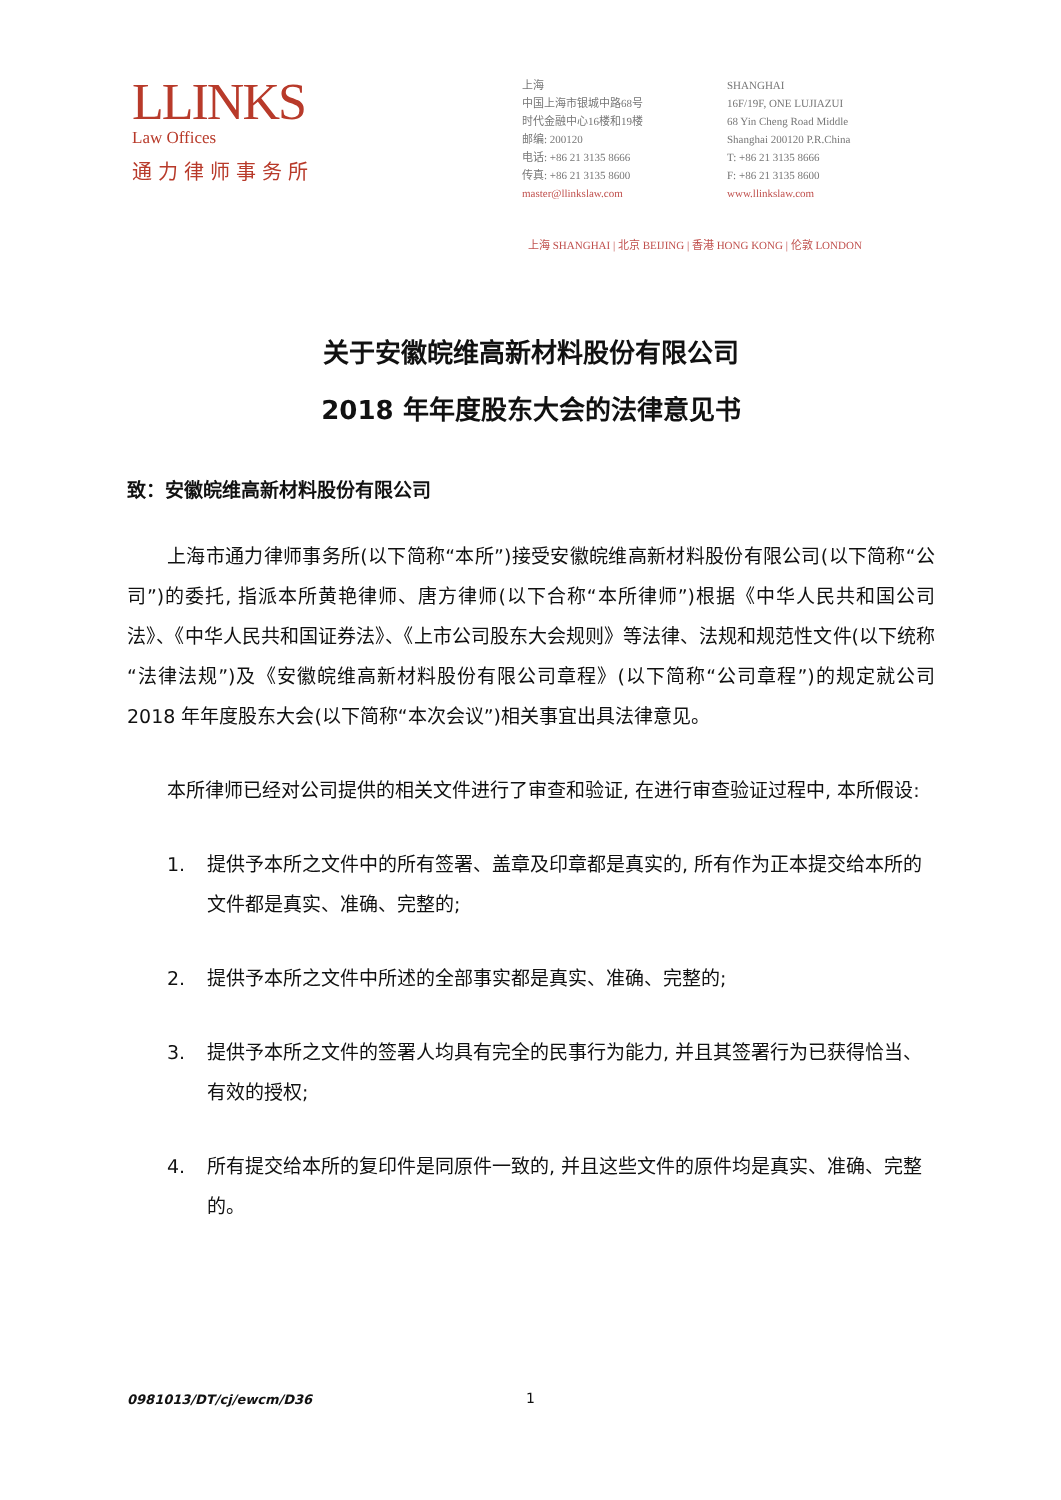LLINKS
Law Offices
通力律师事务所
上海
中国上海市银城中路68号
时代金融中心16楼和19楼
邮编: 200120
电话: +86 21 3135 8666
传真: +86 21 3135 8600
master@llinkslaw.com
SHANGHAI
16F/19F, ONE LUJIAZUI
68 Yin Cheng Road Middle
Shanghai 200120 P.R.China
T: +86 21 3135 8666
F: +86 21 3135 8600
www.llinkslaw.com
上海 SHANGHAI | 北京 BEIJING | 香港 HONG KONG | 伦敦 LONDON
关于安徽皖维高新材料股份有限公司
2018 年年度股东大会的法律意见书
致：安徽皖维高新材料股份有限公司
上海市通力律师事务所(以下简称“本所”)接受安徽皖维高新材料股份有限公司(以下简称“公司”)的委托, 指派本所黄艳律师、唐方律师(以下合称“本所律师”)根据《中华人民共和国公司法》、《中华人民共和国证券法》、《上市公司股东大会规则》等法律、法规和规范性文件(以下统称“法律法规”)及《安徽皖维高新材料股份有限公司章程》(以下简称“公司章程”)的规定就公司 2018 年年度股东大会(以下简称“本次会议”)相关事宜出具法律意见。
本所律师已经对公司提供的相关文件进行了审查和验证, 在进行审查验证过程中, 本所假设:
1. 提供予本所之文件中的所有签署、盖章及印章都是真实的, 所有作为正本提交给本所的文件都是真实、准确、完整的;
2. 提供予本所之文件中所述的全部事实都是真实、准确、完整的;
3. 提供予本所之文件的签署人均具有完全的民事行为能力, 并且其签署行为已获得恰当、有效的授权;
4. 所有提交给本所的复印件是同原件一致的, 并且这些文件的原件均是真实、准确、完整的。
0981013/DT/cj/ewcm/D36 1